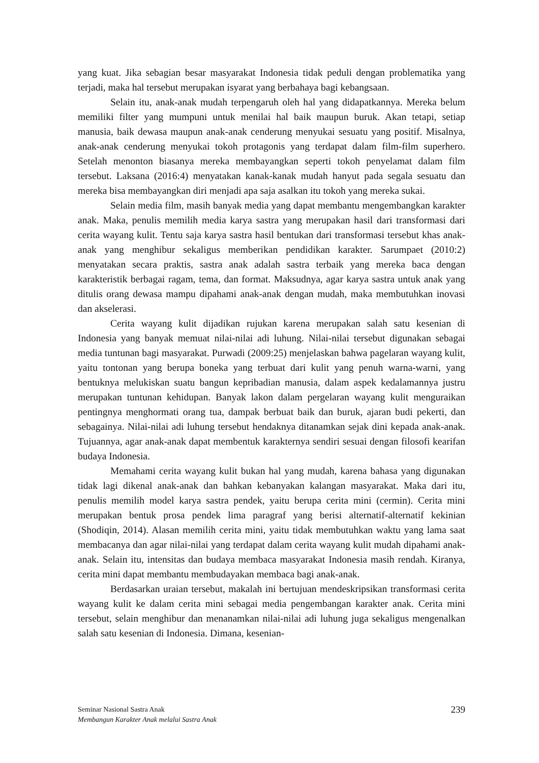yang kuat. Jika sebagian besar masyarakat Indonesia tidak peduli dengan problematika yang terjadi, maka hal tersebut merupakan isyarat yang berbahaya bagi kebangsaan.
Selain itu, anak-anak mudah terpengaruh oleh hal yang didapatkannya. Mereka belum memiliki filter yang mumpuni untuk menilai hal baik maupun buruk. Akan tetapi, setiap manusia, baik dewasa maupun anak-anak cenderung menyukai sesuatu yang positif. Misalnya, anak-anak cenderung menyukai tokoh protagonis yang terdapat dalam film-film superhero. Setelah menonton biasanya mereka membayangkan seperti tokoh penyelamat dalam film tersebut. Laksana (2016:4) menyatakan kanak-kanak mudah hanyut pada segala sesuatu dan mereka bisa membayangkan diri menjadi apa saja asalkan itu tokoh yang mereka sukai.
Selain media film, masih banyak media yang dapat membantu mengembangkan karakter anak. Maka, penulis memilih media karya sastra yang merupakan hasil dari transformasi dari cerita wayang kulit. Tentu saja karya sastra hasil bentukan dari transformasi tersebut khas anak-anak yang menghibur sekaligus memberikan pendidikan karakter. Sarumpaet (2010:2) menyatakan secara praktis, sastra anak adalah sastra terbaik yang mereka baca dengan karakteristik berbagai ragam, tema, dan format. Maksudnya, agar karya sastra untuk anak yang ditulis orang dewasa mampu dipahami anak-anak dengan mudah, maka membutuhkan inovasi dan akselerasi.
Cerita wayang kulit dijadikan rujukan karena merupakan salah satu kesenian di Indonesia yang banyak memuat nilai-nilai adi luhung. Nilai-nilai tersebut digunakan sebagai media tuntunan bagi masyarakat. Purwadi (2009:25) menjelaskan bahwa pagelaran wayang kulit, yaitu tontonan yang berupa boneka yang terbuat dari kulit yang penuh warna-warni, yang bentuknya melukiskan suatu bangun kepribadian manusia, dalam aspek kedalamannya justru merupakan tuntunan kehidupan. Banyak lakon dalam pergelaran wayang kulit menguraikan pentingnya menghormati orang tua, dampak berbuat baik dan buruk, ajaran budi pekerti, dan sebagainya. Nilai-nilai adi luhung tersebut hendaknya ditanamkan sejak dini kepada anak-anak. Tujuannya, agar anak-anak dapat membentuk karakternya sendiri sesuai dengan filosofi kearifan budaya Indonesia.
Memahami cerita wayang kulit bukan hal yang mudah, karena bahasa yang digunakan tidak lagi dikenal anak-anak dan bahkan kebanyakan kalangan masyarakat. Maka dari itu, penulis memilih model karya sastra pendek, yaitu berupa cerita mini (cermin). Cerita mini merupakan bentuk prosa pendek lima paragraf yang berisi alternatif-alternatif kekinian (Shodiqin, 2014). Alasan memilih cerita mini, yaitu tidak membutuhkan waktu yang lama saat membacanya dan agar nilai-nilai yang terdapat dalam cerita wayang kulit mudah dipahami anak-anak. Selain itu, intensitas dan budaya membaca masyarakat Indonesia masih rendah. Kiranya, cerita mini dapat membantu membudayakan membaca bagi anak-anak.
Berdasarkan uraian tersebut, makalah ini bertujuan mendeskripsikan transformasi cerita wayang kulit ke dalam cerita mini sebagai media pengembangan karakter anak. Cerita mini tersebut, selain menghibur dan menanamkan nilai-nilai adi luhung juga sekaligus mengenalkan salah satu kesenian di Indonesia. Dimana, kesenian-
Seminar Nasional Sastra Anak
Membangun Karakter Anak melalui Sastra Anak
239